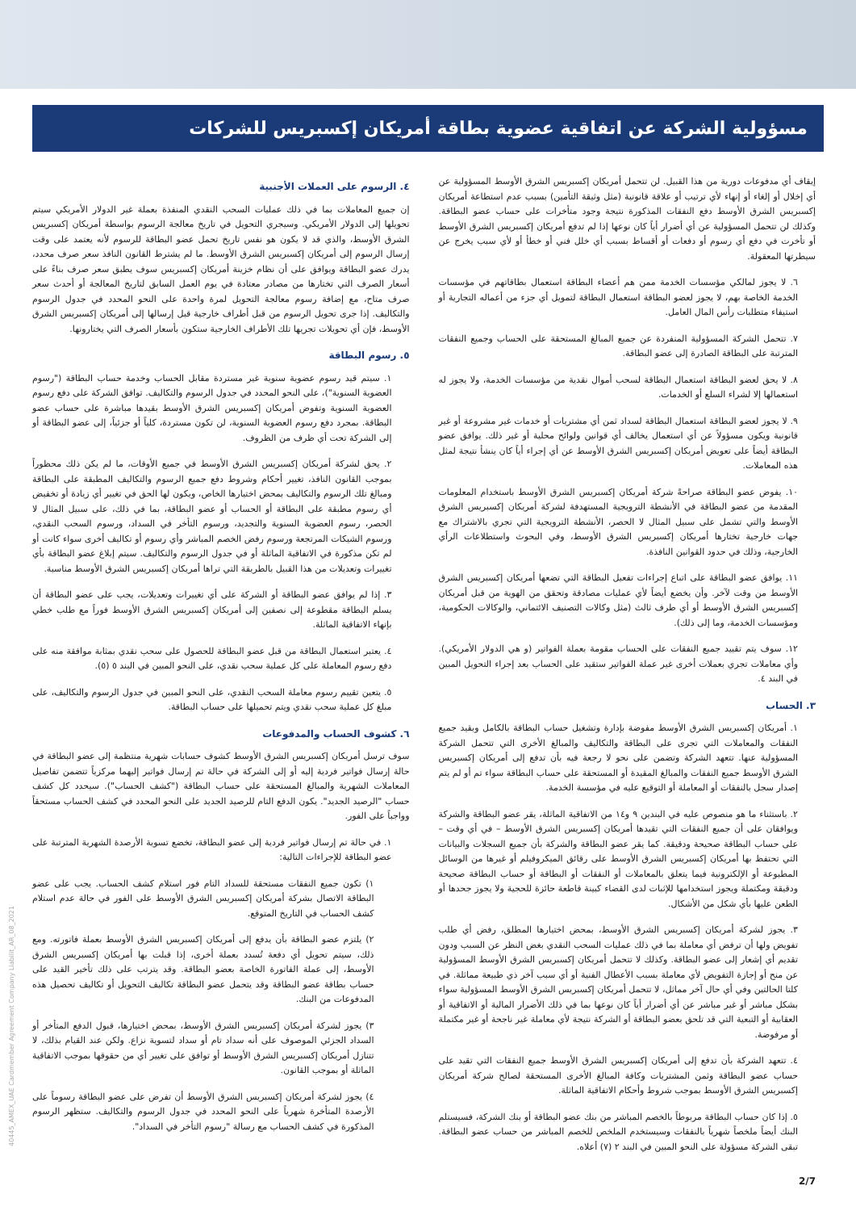مسؤولية الشركة عن اتفاقية عضوية بطاقة أمريكان إكسبريس للشركات
إيقاف أي مدفوعات دورية من هذا القبيل. لن تتحمل أمريكان إكسبريس الشرق الأوسط المسؤولية عن أي إخلال أو إلغاء أو إنهاء لأي ترتيب أو علاقة قانونية (مثل وثيقة التأمين) بسبب عدم استطاعة أمريكان إكسبريس الشرق الأوسط دفع النفقات المذكورة نتيجة وجود متأخرات على حساب عضو البطاقة. وكذلك لن تتحمل المسؤولية عن أي أضرار أياً كان نوعها إذا لم تدفع أمريكان إكسبريس الشرق الأوسط أو تأخرت في دفع أي رسوم أو دفعات أو أقساط بسبب أي خلل فني أو خطأ أو لأي سبب يخرج عن سيطرتها المعقولة.
٦. لا يجوز لمالكي مؤسسات الخدمة ممن هم أعضاء البطاقة استعمال بطاقاتهم في مؤسسات الخدمة الخاصة بهم، لا يجوز لعضو البطاقة استعمال البطاقة لتمويل أي جزء من أعماله التجارية أو استيفاء متطلبات رأس المال العامل.
٧. تتحمل الشركة المسؤولية المنفردة عن جميع المبالغ المستحقة على الحساب وجميع النفقات المترتبة على البطاقة الصادرة إلى عضو البطاقة.
٨. لا يحق لعضو البطاقة استعمال البطاقة لسحب أموال نقدية من مؤسسات الخدمة، ولا يجوز له استعمالها إلا لشراء السلع أو الخدمات.
٩. لا يجوز لعضو البطاقة استعمال البطاقة لسداد ثمن أي مشتريات أو خدمات غير مشروعة أو غير قانونية ويكون مسؤولاً عن أي استعمال يخالف أي قوانين ولوائح محلية أو غير ذلك. يوافق عضو البطاقة أيضاً على تعويض أمريكان إكسبريس الشرق الأوسط عن أي إجراء أياً كان ينشأ نتيجة لمثل هذه المعاملات.
١٠. يفوض عضو البطاقة صراحةً شركة أمريكان إكسبريس الشرق الأوسط باستخدام المعلومات المقدمة من عضو البطاقة في الأنشطة الترويجية المستهدفة لشركة أمريكان إكسبريس الشرق الأوسط والتي تشمل على سبيل المثال لا الحصر، الأنشطة الترويجية التي تجري بالاشتراك مع جهات خارجية تختارها أمريكان إكسبريس الشرق الأوسط، وفي البحوث واستطلاعات الرأي الخارجية، وذلك في حدود القوانين النافذة.
١١. يوافق عضو البطاقة على اتباع إجراءات تفعيل البطاقة التي تضعها أمريكان إكسبريس الشرق الأوسط من وقت لآخر. وأن يخضع أيضاً لأي عمليات مصادقة وتحقق من الهوية من قبل أمريكان إكسبريس الشرق الأوسط أو أي طرف ثالث (مثل وكالات التصنيف الائتماني، والوكالات الحكومية، ومؤسسات الخدمة، وما إلى ذلك).
١٢. سوف يتم تقييد جميع النفقات على الحساب مقومة بعملة الفواتير (و هي الدولار الأمريكي). وأي معاملات تجري بعملات أخرى غير عملة الفواتير ستقيد على الحساب بعد إجراء التحويل المبين في البند ٤.
٣. الحساب
١. أمريكان إكسبريس الشرق الأوسط مفوضة بإدارة وتشغيل حساب البطاقة بالكامل وبقيد جميع النفقات والمعاملات التي تجرى على البطاقة والتكاليف والمبالغ الأخرى التي تتحمل الشركة المسؤولية عنها. تتعهد الشركة وتضمن على نحو لا رجعة فيه بأن تدفع إلى أمريكان إكسبريس الشرق الأوسط جميع النفقات والمبالغ المقيدة أو المستحقة على حساب البطاقة سواء تم أو لم يتم إصدار سجل بالنفقات أو المعاملة أو التوقيع عليه في مؤسسة الخدمة.
٢. باستثناء ما هو منصوص عليه في البندين ٩ و١٤ من الاتفاقية الماثلة، يقر عضو البطاقة والشركة ويوافقان على أن جميع النفقات التي تقيدها أمريكان إكسبريس الشرق الأوسط – في أي وقت – على حساب البطاقة صحيحة ودقيقة. كما يقر عضو البطاقة والشركة بأن جميع السجلات والبيانات التي تحتفظ بها أمريكان إكسبريس الشرق الأوسط على رقائق الميكروفيلم أو غيرها من الوسائل المطبوعة أو الإلكترونية فيما يتعلق بالمعاملات أو النفقات أو البطاقة أو حساب البطاقة صحيحة ودقيقة ومكتملة ويجوز استخدامها للإثبات لدى القضاء كبينة قاطعة حائزة للحجية ولا يجوز جحدها أو الطعن عليها بأي شكل من الأشكال.
٣. يجوز لشركة أمريكان إكسبريس الشرق الأوسط، بمحض اختيارها المطلق، رفض أي طلب تفويض ولها أن ترفض أي معاملة بما في ذلك عمليات السحب النقدي بغض النظر عن السبب ودون تقديم أي إشعار إلى عضو البطاقة. وكذلك لا تتحمل أمريكان إكسبريس الشرق الأوسط المسؤولية عن منح أو إجازة التفويض لأي معاملة بسبب الأعطال الفنية أو أي سبب آخر ذي طبيعة مماثلة. في كلتا الحالتين وفي أي حال آخر مماثل، لا تتحمل أمريكان إكسبريس الشرق الأوسط المسؤولية سواء بشكل مباشر أو غير مباشر عن أي أضرار أياً كان نوعها بما في ذلك الأضرار المالية أو الاتفاقية أو العقابية أو التبعية التي قد تلحق بعضو البطاقة أو الشركة نتيجة لأي معاملة غير ناجحة أو غير مكتملة أو مرفوضة.
٤. تتعهد الشركة بأن تدفع إلى أمريكان إكسبريس الشرق الأوسط جميع النفقات التي تقيد على حساب عضو البطاقة وثمن المشتريات وكافة المبالغ الأخرى المستحقة لصالح شركة أمريكان إكسبريس الشرق الأوسط بموجب شروط وأحكام الاتفاقية الماثلة.
٥. إذا كان حساب البطاقة مربوطاً بالخصم المباشر من بنك عضو البطاقة أو بنك الشركة، فسيستلم البنك أيضاً ملخصاً شهرياً بالنفقات وسيستخدم الملخص للخصم المباشر من حساب عضو البطاقة. تبقى الشركة مسؤولة على النحو المبين في البند ٢ (٧) أعلاه.
٤. الرسوم على العملات الأجنبية
إن جميع المعاملات بما في ذلك عمليات السحب النقدي المنفذة بعملة غير الدولار الأمريكي سيتم تحويلها إلى الدولار الأمريكي. وسيجري التحويل في تاريخ معالجة الرسوم بواسطة أمريكان إكسبريس الشرق الأوسط، والذي قد لا يكون هو نفس تاريخ تحمل عضو البطاقة للرسوم لأنه يعتمد على وقت إرسال الرسوم إلى أمريكان إكسبريس الشرق الأوسط. ما لم يشترط القانون النافذ سعر صرف محدد، يدرك عضو البطاقة ويوافق على أن نظام خزينة أمريكان إكسبريس سوف يطبق سعر صرف بناءً على أسعار الصرف التي تختارها من مصادر معتادة في يوم العمل السابق لتاريخ المعالجة أو أحدث سعر صرف متاح، مع إضافة رسوم معالجة التحويل لمرة واحدة على النحو المحدد في جدول الرسوم والتكاليف. إذا جرى تحويل الرسوم من قبل أطراف خارجية قبل إرسالها إلى أمريكان إكسبريس الشرق الأوسط، فإن أي تحويلات تجريها تلك الأطراف الخارجية ستكون بأسعار الصرف التي يختارونها.
٥. رسوم البطاقة
١. سيتم قيد رسوم عضوية سنوية غير مستردة مقابل الحساب وخدمة حساب البطاقة ("رسوم العضوية السنوية")، على النحو المحدد في جدول الرسوم والتكاليف. توافق الشركة على دفع رسوم العضوية السنوية وتفوض أمريكان إكسبريس الشرق الأوسط بقيدها مباشرة على حساب عضو البطاقة. بمجرد دفع رسوم العضوية السنوية، لن تكون مستردة، كلياً أو جزئياً، إلى عضو البطاقة أو إلى الشركة تحت أي ظرف من الظروف.
٢. يحق لشركة أمريكان إكسبريس الشرق الأوسط في جميع الأوقات، ما لم يكن ذلك محظوراً بموجب القانون النافذ، تغيير أحكام وشروط دفع جميع الرسوم والتكاليف المطبقة على البطاقة ومبالغ تلك الرسوم والتكاليف بمحض اختيارها الخاص، ويكون لها الحق في تغيير أي زيادة أو تخفيض أي رسوم مطبقة على البطاقة أو الحساب أو عضو البطاقة، بما في ذلك، على سبيل المثال لا الحصر، رسوم العضوية السنوية والتجديد، ورسوم التأخر في السداد، ورسوم السحب النقدي، ورسوم الشيكات المرتجعة ورسوم رفض الخصم المباشر وأي رسوم أو تكاليف أخرى سواء كانت أو لم تكن مذكورة في الاتفاقية الماثلة أو في جدول الرسوم والتكاليف. سيتم إبلاغ عضو البطاقة بأي تغييرات وتعديلات من هذا القبيل بالطريقة التي تراها أمريكان إكسبريس الشرق الأوسط مناسبة.
٣. إذا لم يوافق عضو البطاقة أو الشركة على أي تغييرات وتعديلات، يجب على عضو البطاقة أن يسلم البطاقة مقطوعة إلى نصفين إلى أمريكان إكسبريس الشرق الأوسط فوراً مع طلب خطي بإنهاء الاتفاقية الماثلة.
٤. يعتبر استعمال البطاقة من قبل عضو البطاقة للحصول على سحب نقدي بمثابة موافقة منه على دفع رسوم المعاملة على كل عملية سحب نقدي، على النحو المبين في البند ٥ (٥).
٥. يتعين تقييم رسوم معاملة السحب النقدي، على النحو المبين في جدول الرسوم والتكاليف، على مبلغ كل عملية سحب نقدي ويتم تحميلها على حساب البطاقة.
٦. كشوف الحساب والمدفوعات
سوف ترسل أمريكان إكسبريس الشرق الأوسط كشوف حسابات شهرية منتظمة إلى عضو البطاقة في حالة إرسال فواتير فردية إليه أو إلى الشركة في حالة تم إرسال فواتير إليهما مركزياً تتضمن تفاصيل المعاملات الشهرية والمبالغ المستحقة على حساب البطاقة ("كشف الحساب"). سيحدد كل كشف حساب "الرصيد الجديد". يكون الدفع التام للرصيد الجديد على النحو المحدد في كشف الحساب مستحقاً وواجباً على الفور.
١. في حالة تم إرسال فواتير فردية إلى عضو البطاقة، تخضع تسوية الأرصدة الشهرية المترتبة على عضو البطاقة للإجراءات التالية:
١) تكون جميع النفقات مستحقة للسداد التام فور استلام كشف الحساب. يجب على عضو البطاقة الاتصال بشركة أمريكان إكسبريس الشرق الأوسط على الفور في حالة عدم استلام كشف الحساب في التاريخ المتوقع.
٢) يلتزم عضو البطاقة بأن يدفع إلى أمريكان إكسبريس الشرق الأوسط بعملة فاتورته. ومع ذلك، سيتم تحويل أي دفعة تُسدد بعملة أخرى، إذا قبلت بها أمريكان إكسبريس الشرق الأوسط، إلى عملة الفاتورة الخاصة بعضو البطاقة. وقد يترتب على ذلك تأخير القيد على حساب بطاقة عضو البطاقة وقد يتحمل عضو البطاقة تكاليف التحويل أو تكاليف تحصيل هذه المدفوعات من البنك.
٣) يجوز لشركة أمريكان إكسبريس الشرق الأوسط، بمحض اختيارها، قبول الدفع المتأخر أو السداد الجزئي الموصوف على أنه سداد تام أو سداد لتسوية نزاع. ولكن عند القيام بذلك، لا تتنازل أمريكان إكسبريس الشرق الأوسط أو توافق على تغيير أي من حقوقها بموجب الاتفاقية الماثلة أو بموجب القانون.
٤) يجوز لشركة أمريكان إكسبريس الشرق الأوسط أن تفرض على عضو البطاقة رسوماً على الأرصدة المتأخرة شهرياً على النحو المحدد في جدول الرسوم والتكاليف. ستظهر الرسوم المذكورة في كشف الحساب مع رسالة "رسوم التأخر في السداد".
40445_AMEX_UAE Cardmember Agreement Company Liabilit_AR_08_2021
2/7